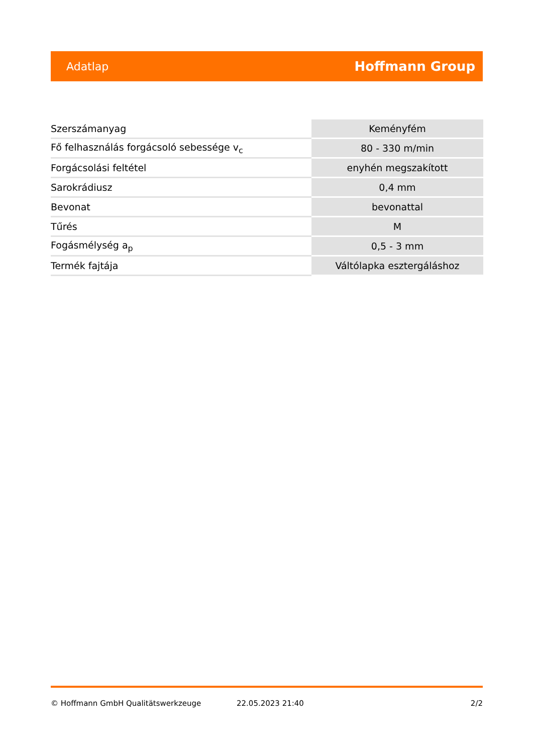Adatlap Hoffmann Group
| Szerszámanyag | Keményfém |
| Fő felhasználás forgácsoló sebessége v<sub>c</sub> | 80 - 330 m/min |
| Forgácsolási feltétel | enyhén megszakított |
| Sarokrádiusz | 0,4 mm |
| Bevonat | bevonattal |
| Tűrés | M |
| Fogásmélység a<sub>p</sub> | 0,5 - 3 mm |
| Termék fajtája | Váltólapka esztergáláshoz |
© Hoffmann GmbH Qualitätswerkzeuge 22.05.2023 21:40 2/2